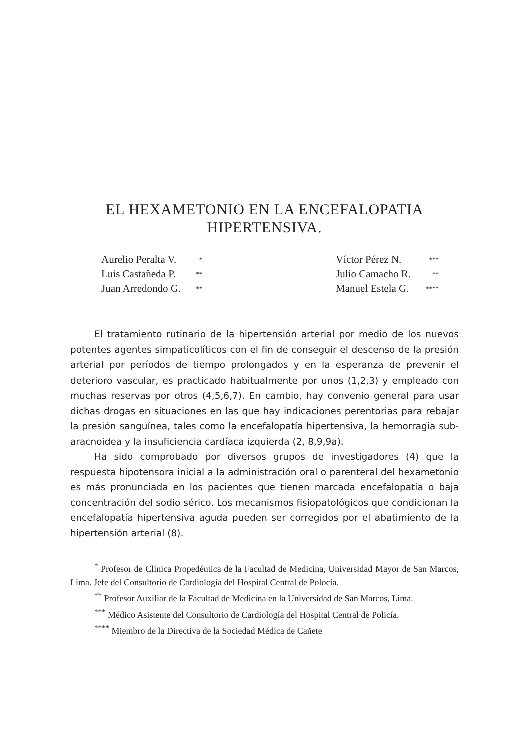EL HEXAMETONIO EN LA ENCEFALOPATIA
HIPERTENSIVA.
| Aurelio Peralta V. | * |
| Luis Castañeda P. | ** |
| Juan Arredondo G. | ** |
| Víctor Pérez N. | *** |
| Julio Camacho R. | ** |
| Manuel Estela G. | **** |
El tratamiento rutinario de la hipertensión arterial por medio de los nuevos potentes agentes simpaticolíticos con el fin de conseguir el descenso de la presión arterial por períodos de tiempo prolongados y en la esperanza de prevenir el deterioro vascular, es practicado habitualmente por unos (1,2,3) y empleado con muchas reservas por otros (4,5,6,7). En cambio, hay convenio general para usar dichas drogas en situaciones en las que hay indicaciones perentorias para rebajar la presión sanguínea, tales como la encefalopatía hipertensiva, la hemorragia sub-aracnoidea y la insuficiencia cardíaca izquierda (2, 8,9,9a).
Ha sido comprobado por diversos grupos de investigadores (4) que la respuesta hipotensora inicial a la administración oral o parenteral del hexametonio es más pronunciada en los pacientes que tienen marcada encefalopatía o baja concentración del sodio sérico. Los mecanismos fisiopatológicos que condicionan la encefalopatía hipertensiva aguda pueden ser corregidos por el abatimiento de la hipertensión arterial (8).
<sup>*</sup> Profesor de Clínica Propedéutica de la Facultad de Medicina, Universidad Mayor de San Marcos, Lima. Jefe del Consultorio de Cardiología del Hospital Central de Polocía.
<sup>**</sup> Profesor Auxiliar de la Facultad de Medicina en la Universidad de San Marcos, Lima.
<sup>***</sup> Médico Asistente del Consultorio de Cardiología del Hospital Central de Policía.
<sup>****</sup> Miembro de la Directiva de la Sociedad Médica de Cañete